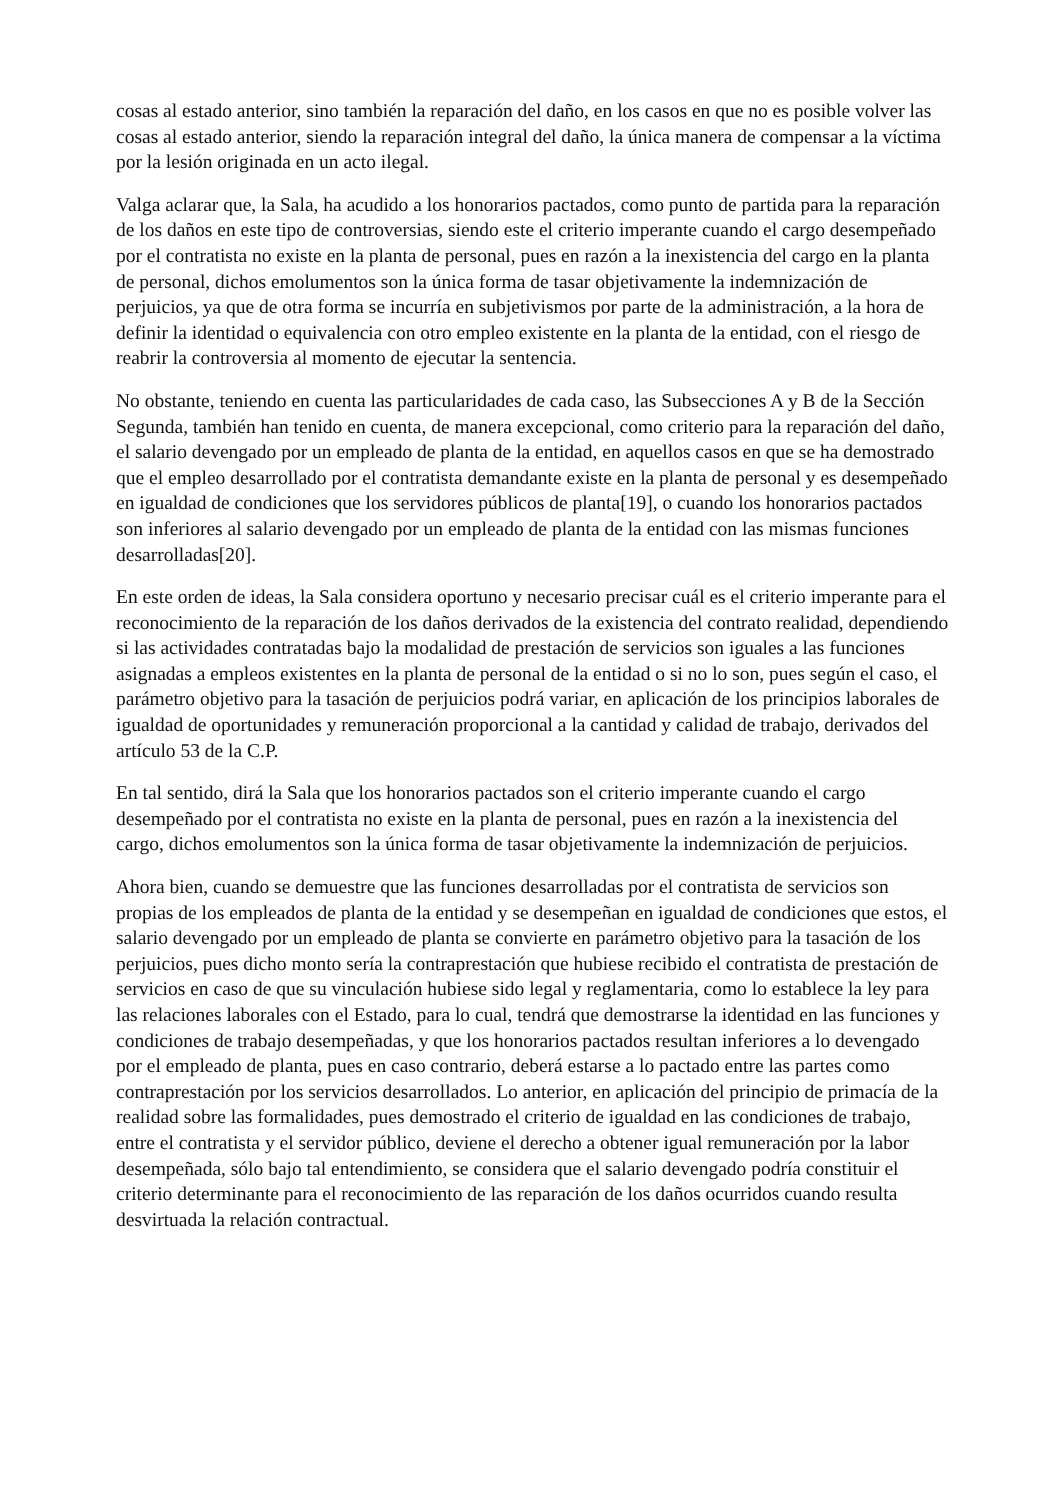cosas al estado anterior, sino también la reparación del daño, en los casos en que no es posible volver las cosas al estado anterior, siendo la reparación integral del daño, la única manera de compensar a la víctima por la lesión originada en un acto ilegal.
Valga aclarar que, la Sala, ha acudido a los honorarios pactados, como punto de partida para la reparación de los daños en este tipo de controversias, siendo este el criterio imperante cuando el cargo desempeñado por el contratista no existe en la planta de personal, pues en razón a la inexistencia del cargo en la planta de personal, dichos emolumentos son la única forma de tasar objetivamente la indemnización de perjuicios, ya que de otra forma se incurría en subjetivismos por parte de la administración, a la hora de definir la identidad o equivalencia con otro empleo existente en la planta de la entidad, con el riesgo de reabrir la controversia al momento de ejecutar la sentencia.
No obstante, teniendo en cuenta las particularidades de cada caso, las Subsecciones A y B de la Sección Segunda, también han tenido en cuenta, de manera excepcional, como criterio para la reparación del daño, el salario devengado por un empleado de planta de la entidad, en aquellos casos en que se ha demostrado que el empleo desarrollado por el contratista demandante existe en la planta de personal y es desempeñado en igualdad de condiciones que los servidores públicos de planta[19], o cuando los honorarios pactados son inferiores al salario devengado por un empleado de planta de la entidad con las mismas funciones desarrolladas[20].
En este orden de ideas, la Sala considera oportuno y necesario precisar cuál es el criterio imperante para el reconocimiento de la reparación de los daños derivados de la existencia del contrato realidad, dependiendo si las actividades contratadas bajo la modalidad de prestación de servicios son iguales a las funciones asignadas a empleos existentes en la planta de personal de la entidad o si no lo son, pues según el caso, el parámetro objetivo para la tasación de perjuicios podrá variar, en aplicación de los principios laborales de igualdad de oportunidades y remuneración proporcional a la cantidad y calidad de trabajo, derivados del artículo 53 de la C.P.
En tal sentido, dirá la Sala que los honorarios pactados son el criterio imperante cuando el cargo desempeñado por el contratista no existe en la planta de personal, pues en razón a la inexistencia del cargo, dichos emolumentos son la única forma de tasar objetivamente la indemnización de perjuicios.
Ahora bien, cuando se demuestre que las funciones desarrolladas por el contratista de servicios son propias de los empleados de planta de la entidad y se desempeñan en igualdad de condiciones que estos, el salario devengado por un empleado de planta se convierte en parámetro objetivo para la tasación de los perjuicios, pues dicho monto sería la contraprestación que hubiese recibido el contratista de prestación de servicios en caso de que su vinculación hubiese sido legal y reglamentaria, como lo establece la ley para las relaciones laborales con el Estado, para lo cual, tendrá que demostrarse la identidad en las funciones y condiciones de trabajo desempeñadas, y que los honorarios pactados resultan inferiores a lo devengado por el empleado de planta, pues en caso contrario, deberá estarse a lo pactado entre las partes como contraprestación por los servicios desarrollados. Lo anterior, en aplicación del principio de primacía de la realidad sobre las formalidades, pues demostrado el criterio de igualdad en las condiciones de trabajo, entre el contratista y el servidor público, deviene el derecho a obtener igual remuneración por la labor desempeñada, sólo bajo tal entendimiento, se considera que el salario devengado podría constituir el criterio determinante para el reconocimiento de las reparación de los daños ocurridos cuando resulta desvirtuada la relación contractual.